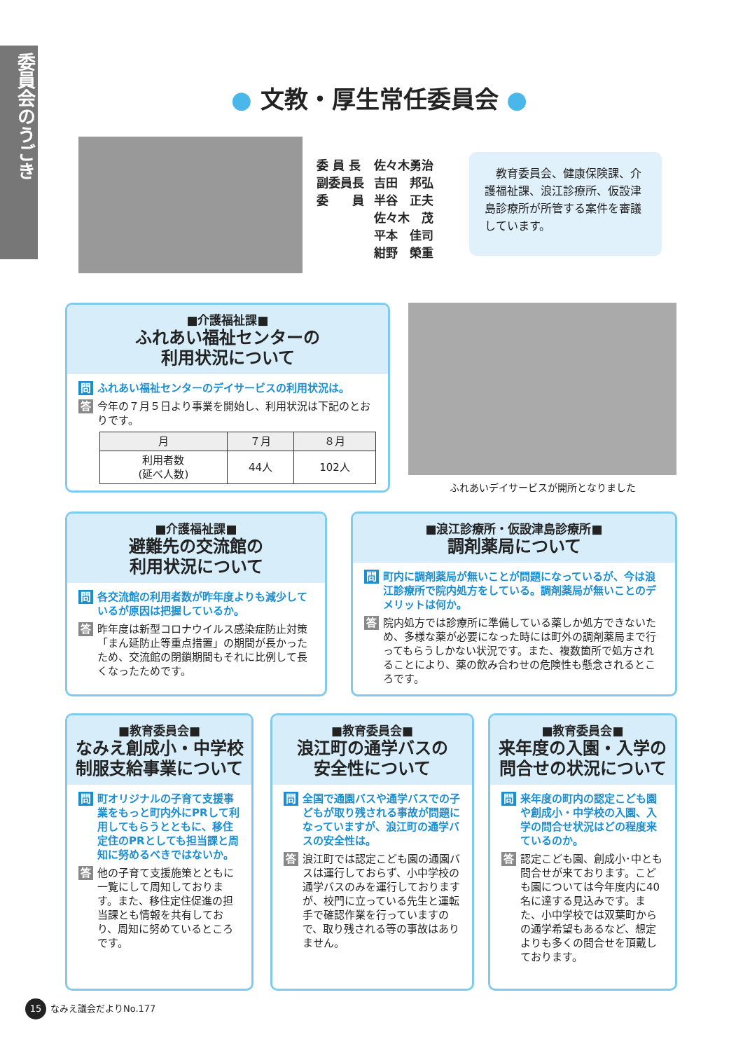委員会のうごき
● 文教・厚生常任委員会 ●
| 委 員 長 | 佐々木勇治 |
| 副委員長 | 吉田 邦弘 |
| 委 員 | 半谷 正夫 |
| | 佐々木 茂 |
| | 平本 佳司 |
| | 紺野 榮重 |
　教育委員会、健康保険課、介護福祉課、浪江診療所、仮設津島診療所が所管する案件を審議しています。
■介護福祉課■
ふれあい福祉センターの
利用状況について
問 ふれあい福祉センターのデイサービスの利用状況は。
答 今年の７月５日より事業を開始し、利用状況は下記のとおりです。
| 月 | ７月 | ８月 |
| --- | --- | --- |
| 利用者数 (延べ人数) | 44人 | 102人 |
ふれあいデイサービスが開所となりました
■介護福祉課■
避難先の交流館の
利用状況について
問 各交流館の利用者数が昨年度よりも減少しているが原因は把握しているか。
答 昨年度は新型コロナウイルス感染症防止対策「まん延防止等重点措置」の期間が長かったため、交流館の閉鎖期間もそれに比例して長くなったためです。
■浪江診療所・仮設津島診療所■
調剤薬局について
問 町内に調剤薬局が無いことが問題になっているが、今は浪江診療所で院内処方をしている。調剤薬局が無いことのデメリットは何か。
答 院内処方では診療所に準備している薬しか処方できないため、多様な薬が必要になった時には町外の調剤薬局まで行ってもらうしかない状況です。また、複数箇所で処方されることにより、薬の飲み合わせの危険性も懸念されるところです。
■教育委員会■
なみえ創成小・中学校
制服支給事業について
問 町オリジナルの子育て支援事業をもっと町内外にPRして利用してもらうとともに、移住定住のPRとしても担当課と周知に努めるべきではないか。
答 他の子育て支援施策とともに一覧にして周知しております。また、移住定住促進の担当課とも情報を共有しており、周知に努めているところです。
■教育委員会■
浪江町の通学バスの
安全性について
問 全国で通園バスや通学バスでの子どもが取り残される事故が問題になっていますが、浪江町の通学バスの安全性は。
答 浪江町では認定こども園の通園バスは運行しておらず、小中学校の通学バスのみを運行しておりますが、校門に立っている先生と運転手で確認作業を行っていますので、取り残される等の事故はありません。
■教育委員会■
来年度の入園・入学の
問合せの状況について
問 来年度の町内の認定こども園や創成小・中学校の入園、入学の問合せ状況はどの程度来ているのか。
答 認定こども園、創成小･中とも問合せが来ております。こども園については今年度内に40名に達する見込みです。また、小中学校では双葉町からの通学希望もあるなど、想定よりも多くの問合せを頂戴しております。
15 なみえ議会だよりNo.177